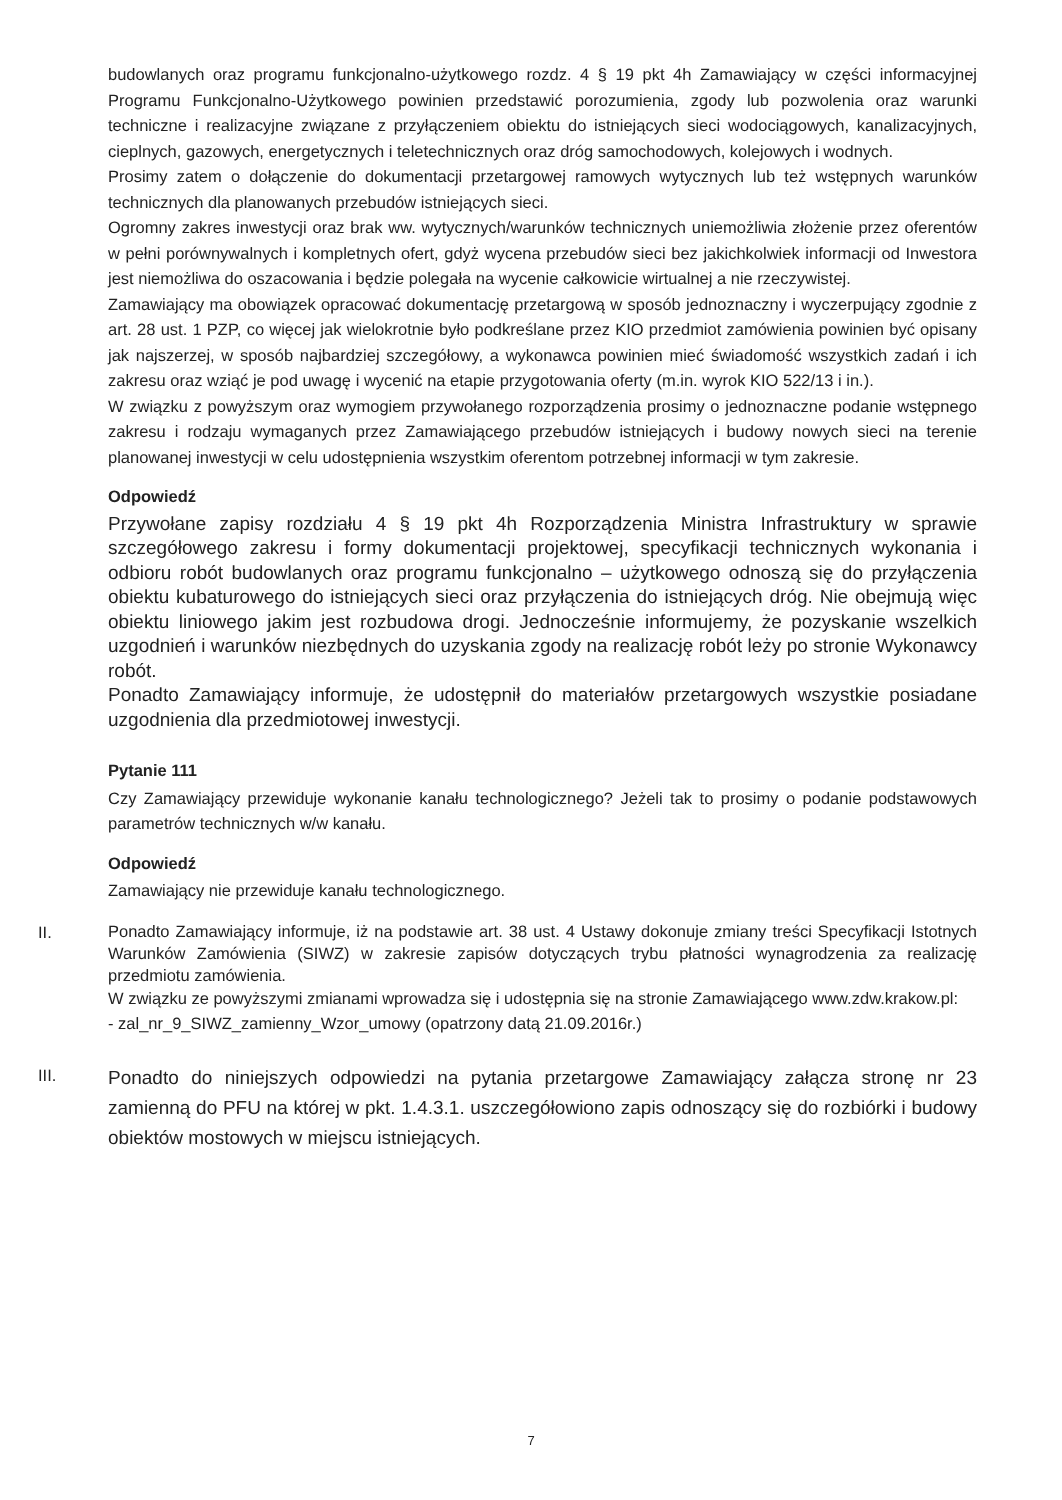budowlanych oraz programu funkcjonalno-użytkowego rozdz. 4 § 19 pkt 4h Zamawiający w części informacyjnej Programu Funkcjonalno-Użytkowego powinien przedstawić porozumienia, zgody lub pozwolenia oraz warunki techniczne i realizacyjne związane z przyłączeniem obiektu do istniejących sieci wodociągowych, kanalizacyjnych, cieplnych, gazowych, energetycznych i teletechnicznych oraz dróg samochodowych, kolejowych i wodnych.
Prosimy zatem o dołączenie do dokumentacji przetargowej ramowych wytycznych lub też wstępnych warunków technicznych dla planowanych przebudów istniejących sieci.
Ogromny zakres inwestycji oraz brak ww. wytycznych/warunków technicznych uniemożliwia złożenie przez oferentów w pełni porównywalnych i kompletnych ofert, gdyż wycena przebudów sieci bez jakichkolwiek informacji od Inwestora jest niemożliwa do oszacowania i będzie polegała na wycenie całkowicie wirtualnej a nie rzeczywistej.
Zamawiający ma obowiązek opracować dokumentację przetargową w sposób jednoznaczny i wyczerpujący zgodnie z art. 28 ust. 1 PZP, co więcej jak wielokrotnie było podkreślane przez KIO przedmiot zamówienia powinien być opisany jak najszerzej, w sposób najbardziej szczegółowy, a wykonawca powinien mieć świadomość wszystkich zadań i ich zakresu oraz wziąć je pod uwagę i wycenić na etapie przygotowania oferty (m.in. wyrok KIO 522/13 i in.).
W związku z powyższym oraz wymogiem przywołanego rozporządzenia prosimy o jednoznaczne podanie wstępnego zakresu i rodzaju wymaganych przez Zamawiającego przebudów istniejących i budowy nowych sieci na terenie planowanej inwestycji w celu udostępnienia wszystkim oferentom potrzebnej informacji w tym zakresie.
Odpowiedź
Przywołane zapisy rozdziału 4 § 19 pkt 4h Rozporządzenia Ministra Infrastruktury w sprawie szczegółowego zakresu i formy dokumentacji projektowej, specyfikacji technicznych wykonania i odbioru robót budowlanych oraz programu funkcjonalno – użytkowego odnoszą się do przyłączenia obiektu kubaturowego do istniejących sieci oraz przyłączenia do istniejących dróg. Nie obejmują więc obiektu liniowego jakim jest rozbudowa drogi. Jednocześnie informujemy, że pozyskanie wszelkich uzgodnień i warunków niezbędnych do uzyskania zgody na realizację robót leży po stronie Wykonawcy robót.
Ponadto Zamawiający informuje, że udostępnił do materiałów przetargowych wszystkie posiadane uzgodnienia dla przedmiotowej inwestycji.
Pytanie 111
Czy Zamawiający przewiduje wykonanie kanału technologicznego? Jeżeli tak to prosimy o podanie podstawowych parametrów technicznych w/w kanału.
Odpowiedź
Zamawiający nie przewiduje kanału technologicznego.
II.
Ponadto Zamawiający informuje, iż na podstawie art. 38 ust. 4 Ustawy dokonuje zmiany treści Specyfikacji Istotnych Warunków Zamówienia (SIWZ) w zakresie zapisów dotyczących trybu płatności wynagrodzenia za realizację przedmiotu zamówienia.
W związku ze powyższymi zmianami wprowadza się i udostępnia się na stronie Zamawiającego www.zdw.krakow.pl:
- zal_nr_9_SIWZ_zamienny_Wzor_umowy (opatrzony datą 21.09.2016r.)
III.
Ponadto do niniejszych odpowiedzi na pytania przetargowe Zamawiający załącza stronę nr 23 zamienną do PFU na której w pkt. 1.4.3.1. uszczegółowiono zapis odnoszący się do rozbiórki i budowy obiektów mostowych w miejscu istniejących.
7